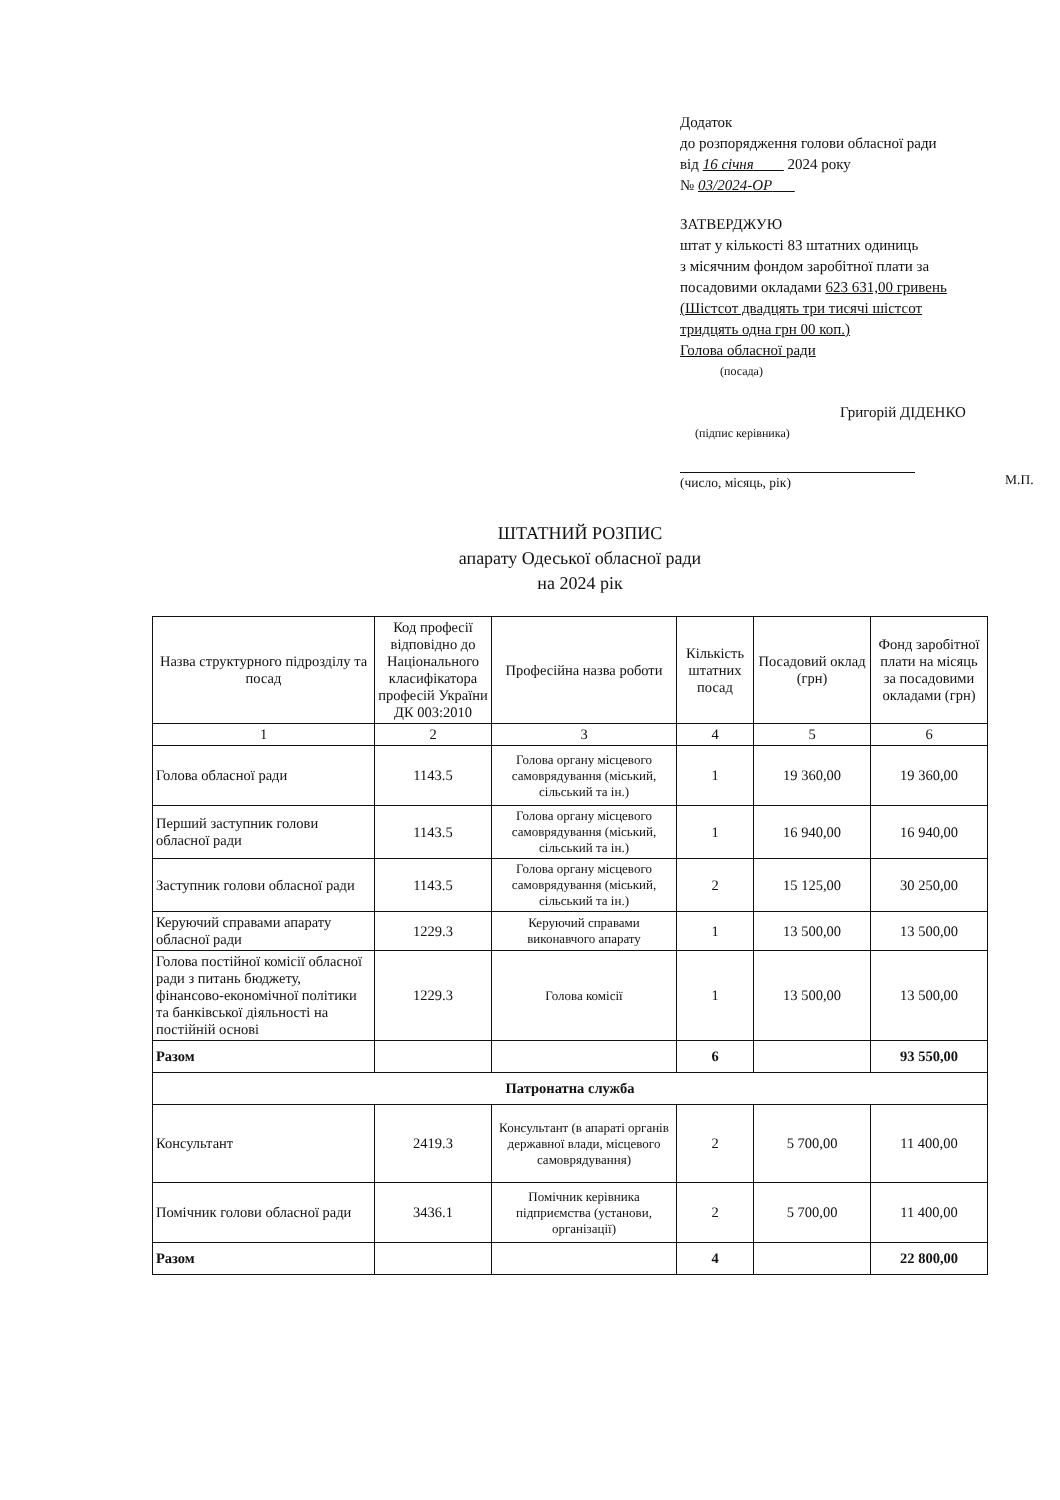Додаток
до розпорядження голови обласної ради
від 16 січня 2024 року
№ 03/2024-ОР
ЗАТВЕРДЖУЮ
штат у кількості 83 штатних одиниць
з місячним фондом заробітної плати за
посадовими окладами 623 631,00 гривень
(Шістсот двадцять три тисячі шістсот
тридцять одна грн 00 коп.)
Голова обласної ради
(посада)
Григорій ДІДЕНКО
(підпис керівника)
(число, місяць, рік) М.П.
ШТАТНИЙ РОЗПИС
апарату Одеської обласної ради
на 2024 рік
| Назва структурного підрозділу та посад | Код професії відповідно до Національного класифікатора професій України ДК 003:2010 | Професійна назва роботи | Кількість штатних посад | Посадовий оклад (грн) | Фонд заробітної плати на місяць за посадовими окладами (грн) |
| --- | --- | --- | --- | --- | --- |
| 1 | 2 | 3 | 4 | 5 | 6 |
| Голова обласної ради | 1143.5 | Голова органу місцевого самоврядування (міський, сільський та ін.) | 1 | 19 360,00 | 19 360,00 |
| Перший заступник голови обласної ради | 1143.5 | Голова органу місцевого самоврядування (міський, сільський та ін.) | 1 | 16 940,00 | 16 940,00 |
| Заступник голови обласної ради | 1143.5 | Голова органу місцевого самоврядування (міський, сільський та ін.) | 2 | 15 125,00 | 30 250,00 |
| Керуючий справами апарату обласної ради | 1229.3 | Керуючий справами виконавчого апарату | 1 | 13 500,00 | 13 500,00 |
| Голова постійної комісії обласної ради з питань бюджету, фінансово-економічної політики та банківської діяльності на постійній основі | 1229.3 | Голова комісії | 1 | 13 500,00 | 13 500,00 |
| Разом | | | 6 | | 93 550,00 |
| Патронатна служба | | | | | |
| Консультант | 2419.3 | Консультант (в апараті органів державної влади, місцевого самоврядування) | 2 | 5 700,00 | 11 400,00 |
| Помічник голови обласної ради | 3436.1 | Помічник керівника підприємства (установи, організації) | 2 | 5 700,00 | 11 400,00 |
| Разом | | | 4 | | 22 800,00 |